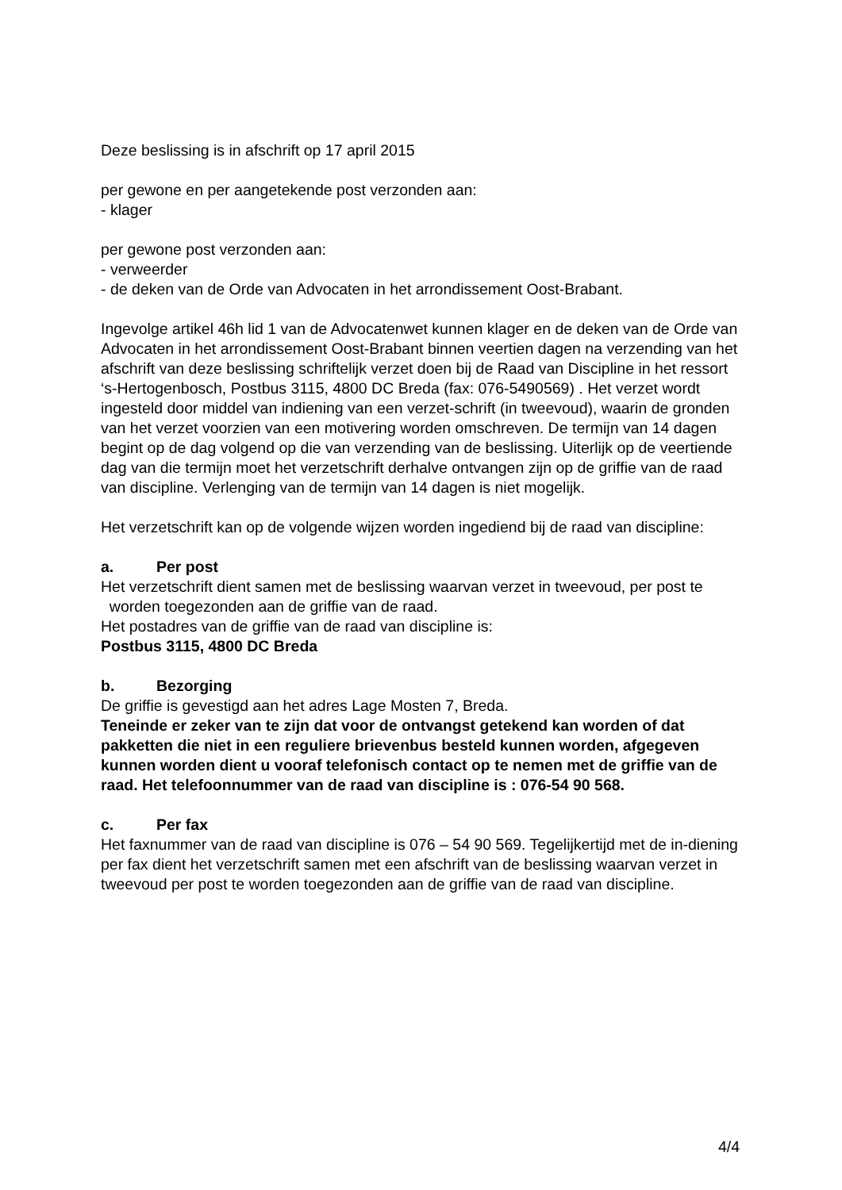Deze beslissing is in afschrift op 17 april 2015
per gewone en per aangetekende post verzonden aan:
- klager
per gewone post verzonden aan:
- verweerder
- de deken van de Orde van Advocaten in het arrondissement Oost-Brabant.
Ingevolge artikel 46h lid 1 van de Advocatenwet kunnen klager en de deken van de Orde van Advocaten in het arrondissement Oost-Brabant binnen veertien dagen na verzending van het afschrift van deze beslissing schriftelijk verzet doen bij de Raad van Discipline in het ressort ‘s-Hertogenbosch, Postbus 3115, 4800 DC Breda (fax: 076-5490569) . Het verzet wordt ingesteld door middel van indiening van een verzet-schrift (in tweevoud), waarin de gronden van het verzet voorzien van een motivering worden omschreven. De termijn van 14 dagen begint op de dag volgend op die van verzending van de beslissing. Uiterlijk op de veertiende dag van die termijn moet het verzetschrift derhalve ontvangen zijn op de griffie van de raad van discipline. Verlenging van de termijn van 14 dagen is niet mogelijk.
Het verzetschrift kan op de volgende wijzen worden ingediend bij de raad van discipline:
a. Per post
Het verzetschrift dient samen met de beslissing waarvan verzet in tweevoud, per post te worden toegezonden aan de griffie van de raad.
Het postadres van de griffie van de raad van discipline is:
Postbus 3115, 4800 DC Breda
b. Bezorging
De griffie is gevestigd aan het adres Lage Mosten 7, Breda.
Teneinde er zeker van te zijn dat voor de ontvangst getekend kan worden of dat pakketten die niet in een reguliere brievenbus besteld kunnen worden, afgegeven kunnen worden dient u vooraf telefonisch contact op te nemen met de griffie van de raad. Het telefoonnummer van de raad van discipline is : 076-54 90 568.
c. Per fax
Het faxnummer van de raad van discipline is 076 – 54 90 569. Tegelijkertijd met de in-diening per fax dient het verzetschrift samen met een afschrift van de beslissing waarvan verzet in tweevoud per post te worden toegezonden aan de griffie van de raad van discipline.
4/4